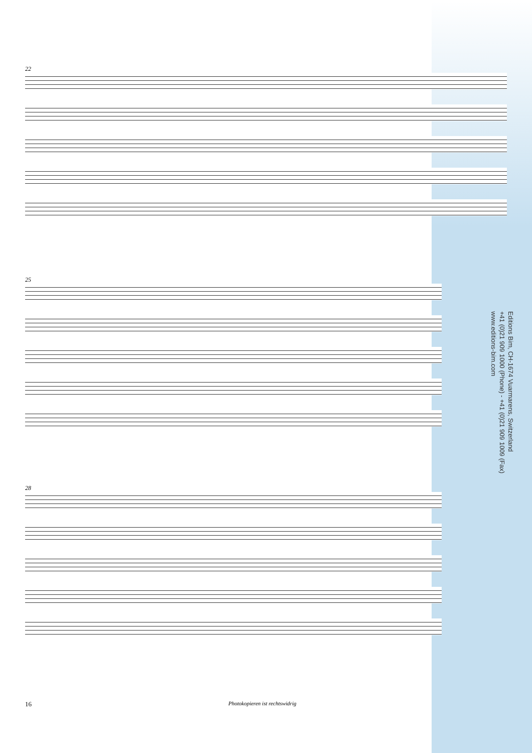22
25
28
Editions Bim, CH-1674 Vuarmarens, Switzerland
+41 (0)21 909 1000 (Phone) - +41 (0)21 909 1009 (Fax)
www.editions-bim.com
16 Photokopieren ist rechtswidrig